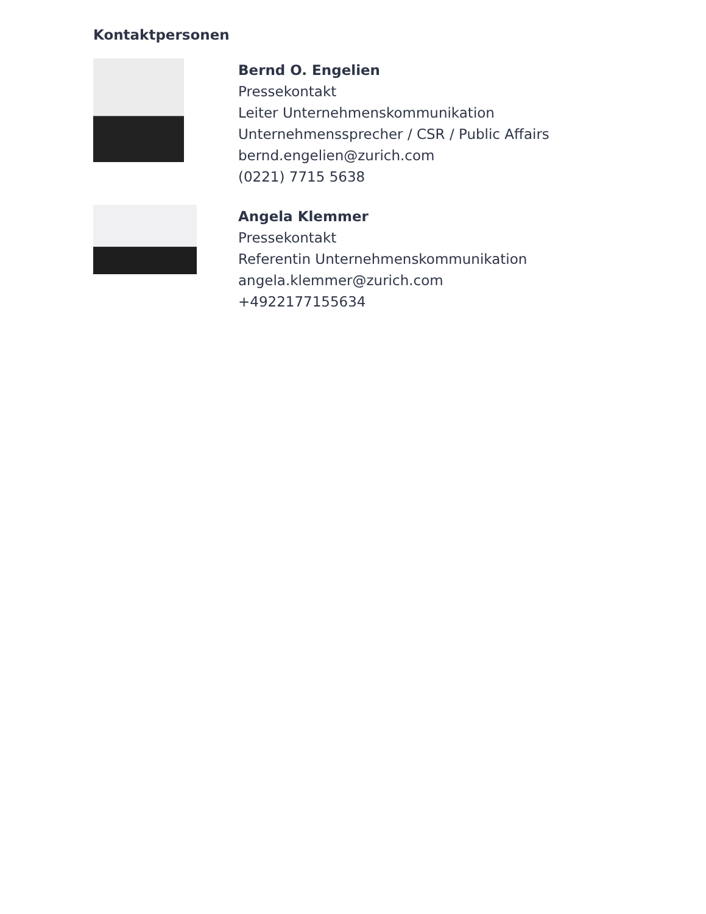Kontaktpersonen
Bernd O. Engelien
Pressekontakt
Leiter Unternehmenskommunikation
Unternehmenssprecher / CSR / Public Affairs
bernd.engelien@zurich.com
(0221) 7715 5638
Angela Klemmer
Pressekontakt
Referentin Unternehmenskommunikation
angela.klemmer@zurich.com
+4922177155634